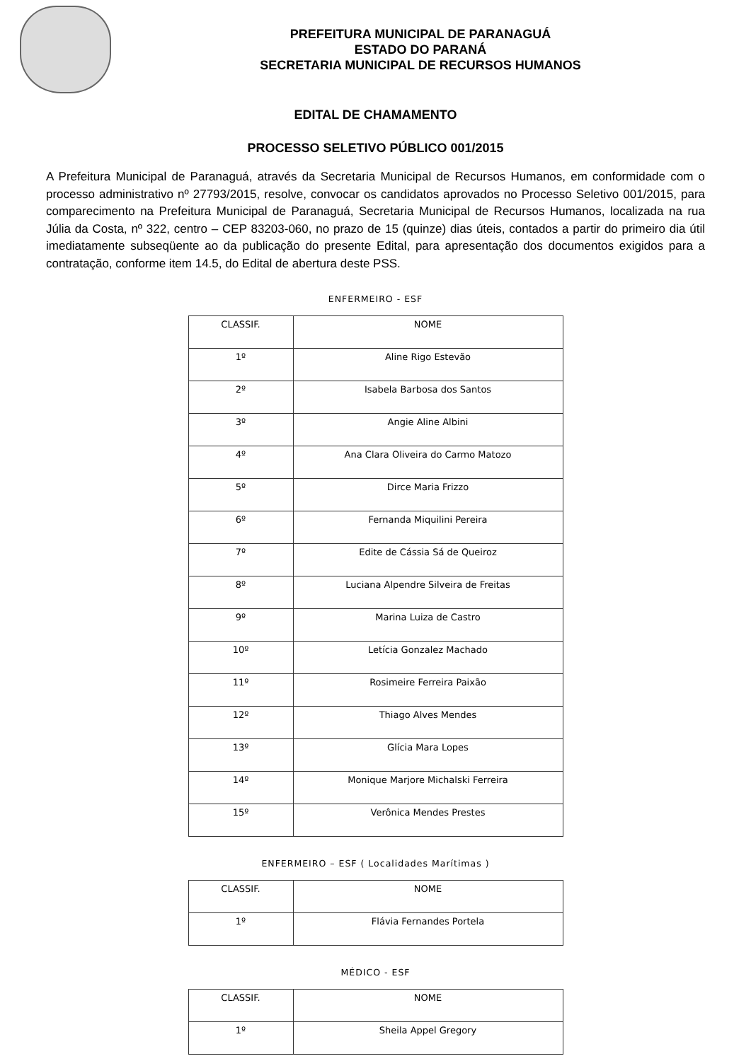PREFEITURA MUNICIPAL DE PARANAGUÁ
ESTADO DO PARANÁ
SECRETARIA MUNICIPAL DE RECURSOS HUMANOS
EDITAL DE CHAMAMENTO
PROCESSO SELETIVO PÚBLICO 001/2015
A Prefeitura Municipal de Paranaguá, através da Secretaria Municipal de Recursos Humanos, em conformidade com o processo administrativo nº 27793/2015, resolve, convocar os candidatos aprovados no Processo Seletivo 001/2015, para comparecimento na Prefeitura Municipal de Paranaguá, Secretaria Municipal de Recursos Humanos, localizada na rua Júlia da Costa, nº 322, centro – CEP 83203-060, no prazo de 15 (quinze) dias úteis, contados a partir do primeiro dia útil imediatamente subseqüente ao da publicação do presente Edital, para apresentação dos documentos exigidos para a contratação, conforme item 14.5, do Edital de abertura deste PSS.
ENFERMEIRO - ESF
| CLASSIF. | NOME |
| --- | --- |
| 1º | Aline Rigo Estevão |
| 2º | Isabela Barbosa dos Santos |
| 3º | Angie Aline Albini |
| 4º | Ana Clara Oliveira do Carmo Matozo |
| 5º | Dirce Maria Frizzo |
| 6º | Fernanda Miquilini Pereira |
| 7º | Edite de Cássia Sá de Queiroz |
| 8º | Luciana Alpendre Silveira de Freitas |
| 9º | Marina Luiza de Castro |
| 10º | Letícia Gonzalez Machado |
| 11º | Rosimeire Ferreira Paixão |
| 12º | Thiago Alves Mendes |
| 13º | Glícia Mara Lopes |
| 14º | Monique Marjore Michalski Ferreira |
| 15º | Verônica Mendes Prestes |
ENFERMEIRO – ESF ( Localidades Marítimas )
| CLASSIF. | NOME |
| --- | --- |
| 1º | Flávia Fernandes Portela |
MÉDICO - ESF
| CLASSIF. | NOME |
| --- | --- |
| 1º | Sheila Appel Gregory |